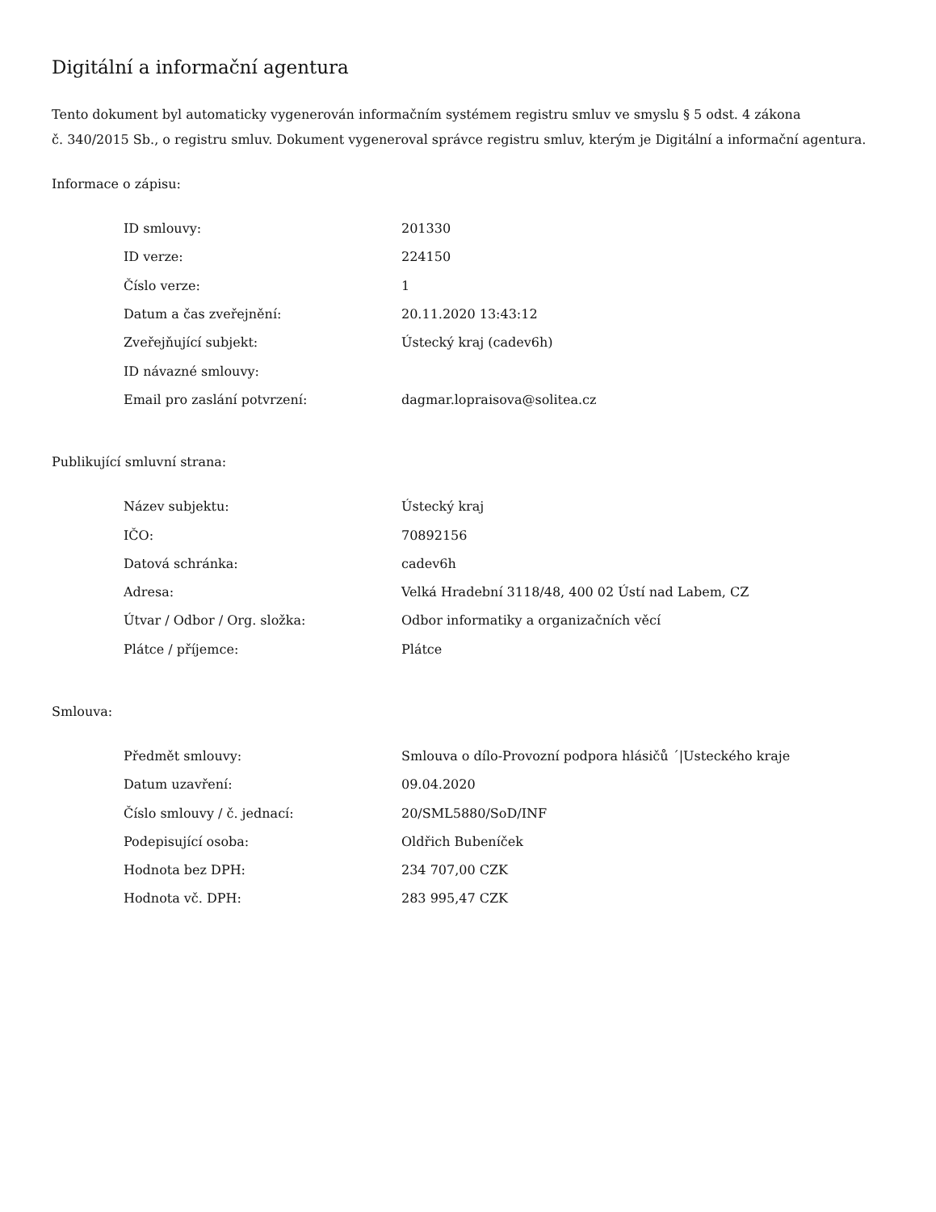Digitální a informační agentura
Tento dokument byl automaticky vygenerován informačním systémem registru smluv ve smyslu § 5 odst. 4 zákona
č. 340/2015 Sb., o registru smluv. Dokument vygeneroval správce registru smluv, kterým je Digitální a informační agentura.
Informace o zápisu:
| ID smlouvy: | 201330 |
| ID verze: | 224150 |
| Číslo verze: | 1 |
| Datum a čas zveřejnění: | 20.11.2020 13:43:12 |
| Zveřejňující subjekt: | Ústecký kraj (cadev6h) |
| ID návazné smlouvy: | |
| Email pro zaslání potvrzení: | dagmar.lopraisova@solitea.cz |
Publikující smluvní strana:
| Název subjektu: | Ústecký kraj |
| IČO: | 70892156 |
| Datová schránka: | cadev6h |
| Adresa: | Velká Hradební 3118/48, 400 02 Ústí nad Labem, CZ |
| Útvar / Odbor / Org. složka: | Odbor informatiky a organizačních věcí |
| Plátce / příjemce: | Plátce |
Smlouva:
| Předmět smlouvy: | Smlouva o dílo-Provozní podpora hlásičů ´/Usteckého kraje |
| Datum uzavření: | 09.04.2020 |
| Číslo smlouvy / č. jednací: | 20/SML5880/SoD/INF |
| Podepisující osoba: | Oldřich Bubeníček |
| Hodnota bez DPH: | 234 707,00 CZK |
| Hodnota vč. DPH: | 283 995,47 CZK |